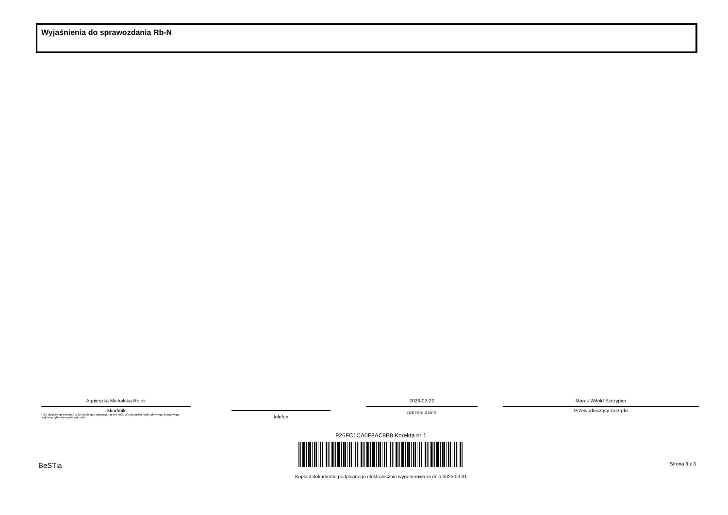Wyjaśnienia do sprawozdania Rb-N
Agnieszka Michalska-Rojek
Skarbnik
* Nie dotyczy sprawozdań zbiorczych sporządzanych przez RIO. W przypadku braku głównego księgowego podpisuje tylko kierownik jednostki.
telefon
2023-02-22
rok m-c dzień
Marek Witold Szczypior
Przewodniczący zarządu
926FC1CA0F8AC9B8 Korekta nr 1
Kopia z dokumentu podpisanego elektronicznie wygenerowana dnia 2023.03.01
BeSTia Strona 3 z 3